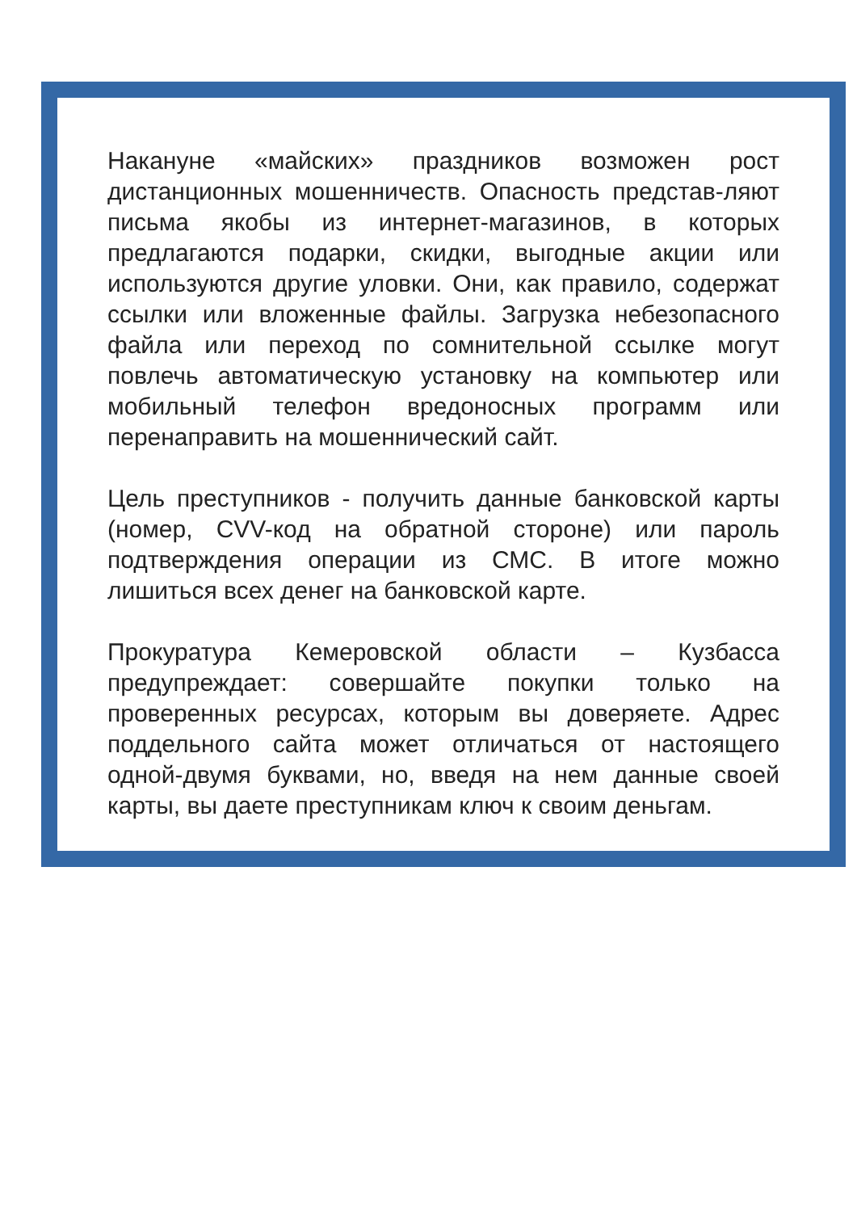Накануне «майских» праздников возможен рост дистанционных мошенничеств. Опасность представ-ляют письма якобы из интернет-магазинов, в которых предлагаются подарки, скидки, выгодные акции или используются другие уловки. Они, как правило, содержат ссылки или вложенные файлы. Загрузка небезопасного файла или переход по сомнительной ссылке могут повлечь автоматическую установку на компьютер или мобильный телефон вредоносных программ или перенаправить на мошеннический сайт.
Цель преступников - получить данные банковской карты (номер, CVV-код на обратной стороне) или пароль подтверждения операции из СМС. В итоге можно лишиться всех денег на банковской карте.
Прокуратура Кемеровской области – Кузбасса предупреждает: совершайте покупки только на проверенных ресурсах, которым вы доверяете. Адрес поддельного сайта может отличаться от настоящего одной-двумя буквами, но, введя на нем данные своей карты, вы даете преступникам ключ к своим деньгам.